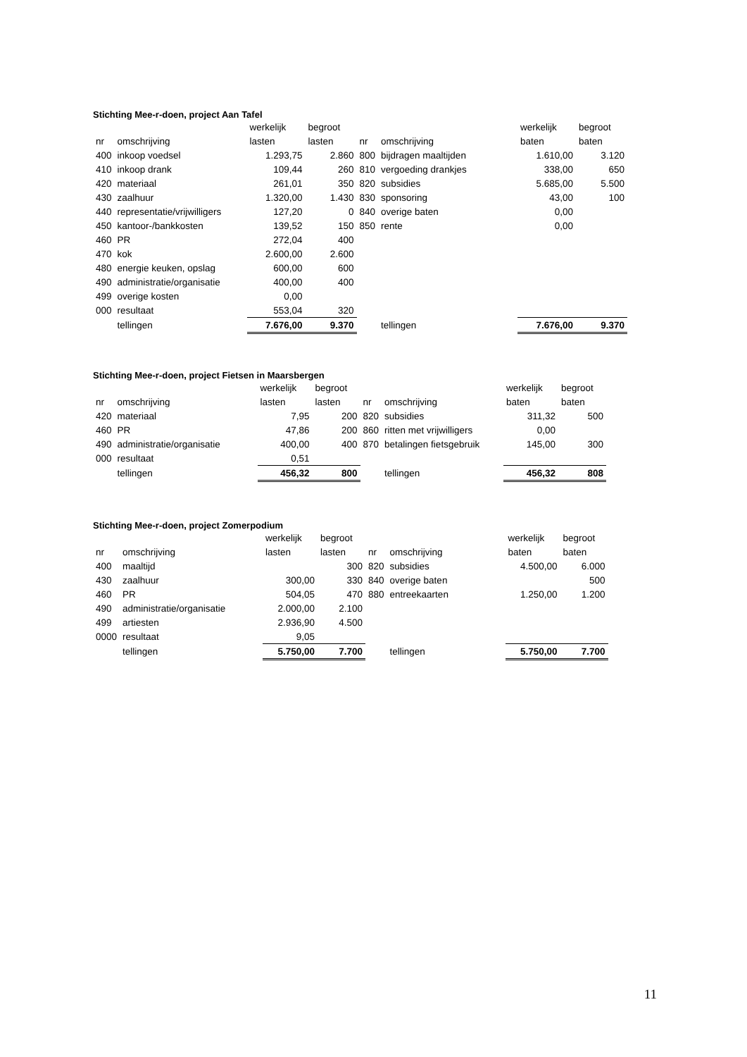Stichting Mee-r-doen, project Aan Tafel
| | | werkelijk | begroot | | | werkelijk | begroot |
| nr | omschrijving | lasten | lasten | nr | omschrijving | baten | baten |
| 400 | inkoop voedsel | 1.293,75 | 2.860 | 800 | bijdragen maaltijden | 1.610,00 | 3.120 |
| 410 | inkoop drank | 109,44 | 260 | 810 | vergoeding drankjes | 338,00 | 650 |
| 420 | materiaal | 261,01 | 350 | 820 | subsidies | 5.685,00 | 5.500 |
| 430 | zaalhuur | 1.320,00 | 1.430 | 830 | sponsoring | 43,00 | 100 |
| 440 | representatie/vrijwilligers | 127,20 | 0 | 840 | overige baten | 0,00 | |
| 450 | kantoor-/bankkosten | 139,52 | 150 | 850 | rente | 0,00 | |
| 460 | PR | 272,04 | 400 | | | | |
| 470 | kok | 2.600,00 | 2.600 | | | | |
| 480 | energie keuken, opslag | 600,00 | 600 | | | | |
| 490 | administratie/organisatie | 400,00 | 400 | | | | |
| 499 | overige kosten | 0,00 | | | | | |
| 000 | resultaat | 553,04 | 320 | | | | |
| | tellingen | 7.676,00 | 9.370 | | tellingen | 7.676,00 | 9.370 |
Stichting Mee-r-doen, project Fietsen in Maarsbergen
| | | werkelijk | begroot | | | werkelijk | begroot |
| nr | omschrijving | lasten | lasten | nr | omschrijving | baten | baten |
| 420 | materiaal | 7,95 | 200 | 820 | subsidies | 311,32 | 500 |
| 460 | PR | 47,86 | 200 | 860 | ritten met vrijwilligers | 0,00 | |
| 490 | administratie/organisatie | 400,00 | 400 | 870 | betalingen fietsgebruik | 145,00 | 300 |
| 000 | resultaat | 0,51 | | | | | |
| | tellingen | 456,32 | 800 | | tellingen | 456,32 | 808 |
Stichting Mee-r-doen, project Zomerpodium
| | | werkelijk | begroot | | | werkelijk | begroot |
| nr | omschrijving | lasten | lasten | nr | omschrijving | baten | baten |
| 400 | maaltijd | | 300 | 820 | subsidies | 4.500,00 | 6.000 |
| 430 | zaalhuur | 300,00 | 330 | 840 | overige baten | | 500 |
| 460 | PR | 504,05 | 470 | 880 | entreekaarten | 1.250,00 | 1.200 |
| 490 | administratie/organisatie | 2.000,00 | 2.100 | | | | |
| 499 | artiesten | 2.936,90 | 4.500 | | | | |
| 0000 | resultaat | 9,05 | | | | | |
| | tellingen | 5.750,00 | 7.700 | | tellingen | 5.750,00 | 7.700 |
11